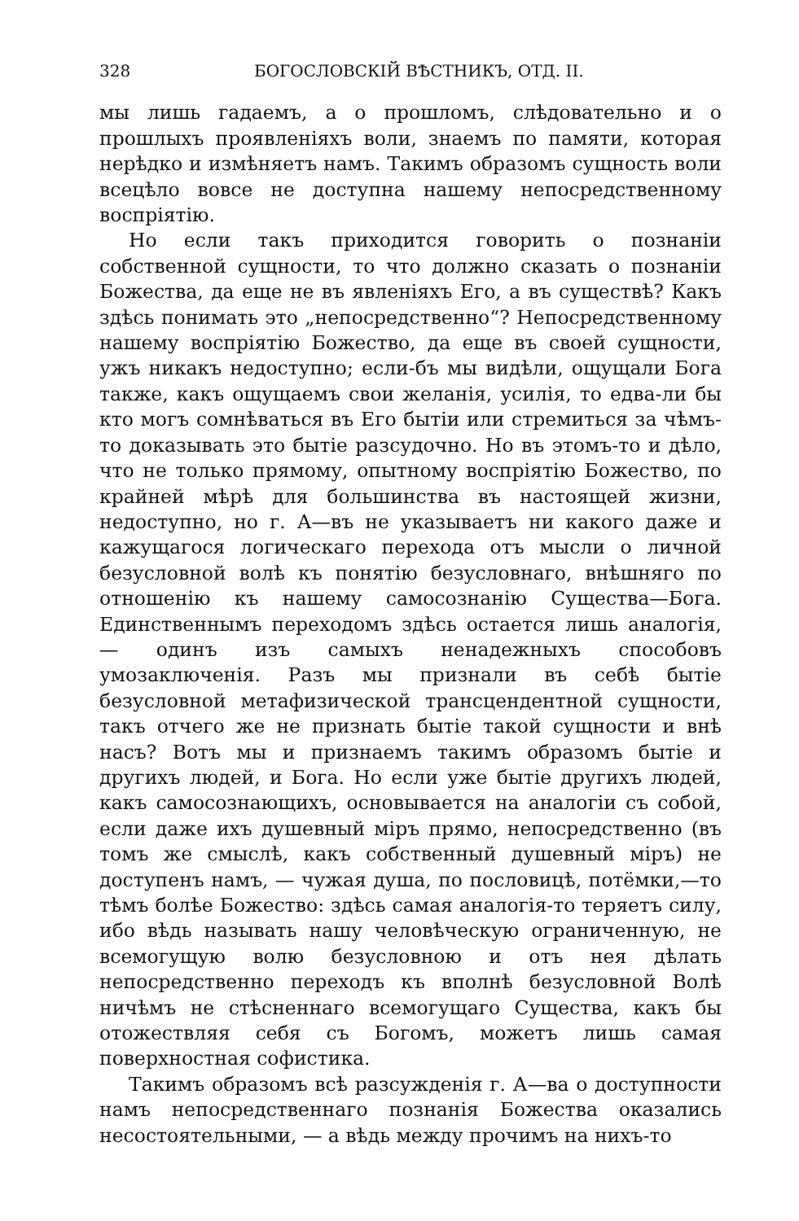328 БОГОСЛОВСКІЙ ВѢСТНИКЪ, ОТД. II.
мы лишь гадаемъ, а о прошломъ, слѣдовательно и о прошлыхъ проявленіяхъ воли, знаемъ по памяти, которая нерѣдко и измѣняетъ намъ. Такимъ образомъ сущность воли всецѣло вовсе не доступна нашему непосредственному воспріятію.
Но если такъ приходится говорить о познаніи собственной сущности, то что должно сказать о познаніи Божества, да еще не въ явленіяхъ Его, а въ существѣ? Какъ здѣсь понимать это „непосредственно“? Непосредственному нашему воспріятію Божество, да еще въ своей сущности, ужъ никакъ недоступно; если-бъ мы видѣли, ощущали Бога также, какъ ощущаемъ свои желанія, усилія, то едва-ли бы кто могъ сомнѣваться въ Его бытіи или стремиться за чѣмъ-то доказывать это бытіе разсудочно. Но въ этомъ-то и дѣло, что не только прямому, опытному воспріятію Божество, по крайней мѣрѣ для большинства въ настоящей жизни, недоступно, но г. А—въ не указываетъ ни какого даже и кажущагося логическаго перехода отъ мысли о личной безусловной волѣ къ понятію безусловнаго, внѣшняго по отношенію къ нашему самосознанію Существа—Бога. Единственнымъ переходомъ здѣсь остается лишь аналогія, — одинъ изъ самыхъ ненадежныхъ способовъ умозаключенія. Разъ мы признали въ себѣ бытіе безусловной метафизической трансцендентной сущности, такъ отчего же не признать бытіе такой сущности и внѣ насъ? Вотъ мы и признаемъ такимъ образомъ бытіе и другихъ людей, и Бога. Но если уже бытіе другихъ людей, какъ самосознающихъ, основывается на аналогіи съ собой, если даже ихъ душевный міръ прямо, непосредственно (въ томъ же смыслѣ, какъ собственный душевный міръ) не доступенъ намъ, — чужая душа, по пословицѣ, потёмки,—то тѣмъ болѣе Божество: здѣсь самая аналогія-то теряетъ силу, ибо вѣдь называть нашу человѣческую ограниченную, не всемогущую волю безусловною и отъ нея дѣлать непосредственно переходъ къ вполнѣ безусловной Волѣ ничѣмъ не стѣсненнаго всемогущаго Существа, какъ бы отожествляя себя съ Богомъ, можетъ лишь самая поверхностная софистика.
Такимъ образомъ всѣ разсужденія г. А—ва о доступности намъ непосредственнаго познанія Божества оказались несостоятельными, — а вѣдь между прочимъ на нихъ-то